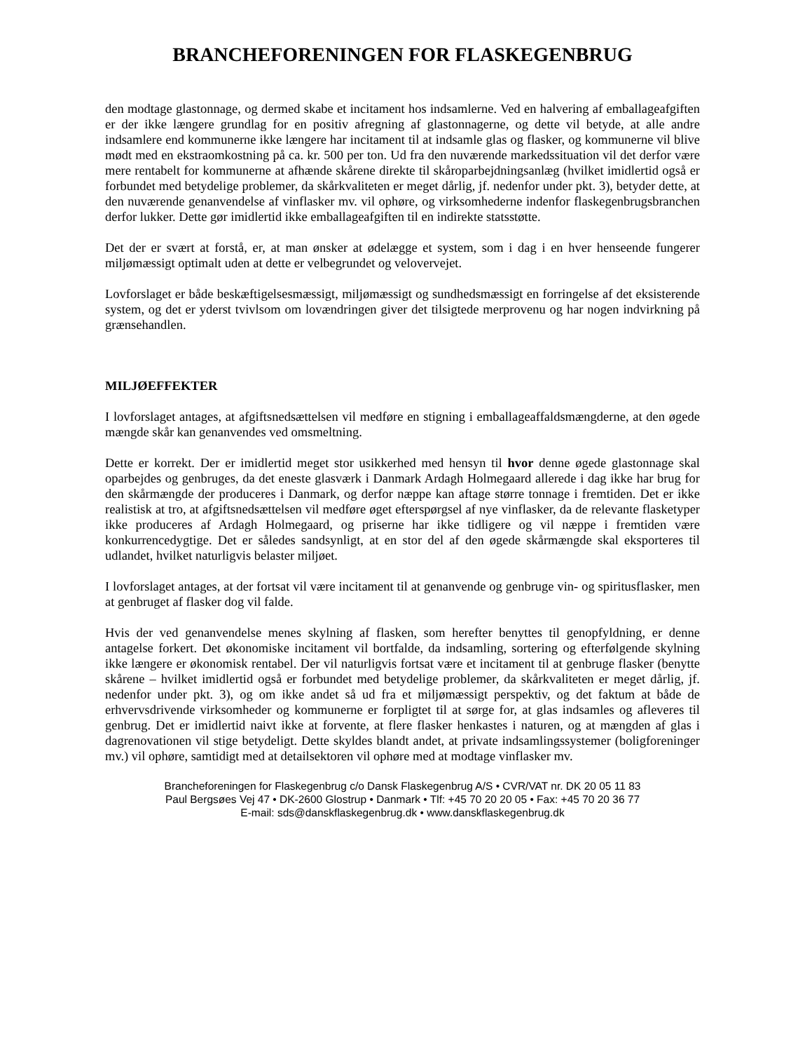BRANCHEFORENINGEN FOR FLASKEGENBRUG
den modtage glastonnage, og dermed skabe et incitament hos indsamlerne. Ved en halvering af emballageafgiften er der ikke længere grundlag for en positiv afregning af glastonnagerne, og dette vil betyde, at alle andre indsamlere end kommunerne ikke længere har incitament til at indsamle glas og flasker, og kommunerne vil blive mødt med en ekstraomkostning på ca. kr. 500 per ton. Ud fra den nuværende markedssituation vil det derfor være mere rentabelt for kommunerne at afhænde skårene direkte til skåroparbejdningsanlæg (hvilket imidlertid også er forbundet med betydelige problemer, da skårkvaliteten er meget dårlig, jf. nedenfor under pkt. 3), betyder dette, at den nuværende genanvendelse af vinflasker mv. vil ophøre, og virksomhederne indenfor flaskegenbrugsbranchen derfor lukker. Dette gør imidlertid ikke emballageafgiften til en indirekte statsstøtte.
Det der er svært at forstå, er, at man ønsker at ødelægge et system, som i dag i en hver henseende fungerer miljømæssigt optimalt uden at dette er velbegrundet og velovervejet.
Lovforslaget er både beskæftigelsesmæssigt, miljømæssigt og sundhedsmæssigt en forringelse af det eksisterende system, og det er yderst tvivlsom om lovændringen giver det tilsigtede merprovenu og har nogen indvirkning på grænsehandlen.
MILJØEFFEKTER
I lovforslaget antages, at afgiftsnedsættelsen vil medføre en stigning i emballageaffaldsmængderne, at den øgede mængde skår kan genanvendes ved omsmeltning.
Dette er korrekt. Der er imidlertid meget stor usikkerhed med hensyn til hvor denne øgede glastonnage skal oparbejdes og genbruges, da det eneste glasværk i Danmark Ardagh Holmegaard allerede i dag ikke har brug for den skårmængde der produceres i Danmark, og derfor næppe kan aftage større tonnage i fremtiden. Det er ikke realistisk at tro, at afgiftsnedsættelsen vil medføre øget efterspørgsel af nye vinflasker, da de relevante flasketyper ikke produceres af Ardagh Holmegaard, og priserne har ikke tidligere og vil næppe i fremtiden være konkurrencedygtige. Det er således sandsynligt, at en stor del af den øgede skårmængde skal eksporteres til udlandet, hvilket naturligvis belaster miljøet.
I lovforslaget antages, at der fortsat vil være incitament til at genanvende og genbruge vin- og spiritusflasker, men at genbruget af flasker dog vil falde.
Hvis der ved genanvendelse menes skylning af flasken, som herefter benyttes til genopfyldning, er denne antagelse forkert. Det økonomiske incitament vil bortfalde, da indsamling, sortering og efterfølgende skylning ikke længere er økonomisk rentabel. Der vil naturligvis fortsat være et incitament til at genbruge flasker (benytte skårene – hvilket imidlertid også er forbundet med betydelige problemer, da skårkvaliteten er meget dårlig, jf. nedenfor under pkt. 3), og om ikke andet så ud fra et miljømæssigt perspektiv, og det faktum at både de erhvervsdrivende virksomheder og kommunerne er forpligtet til at sørge for, at glas indsamles og afleveres til genbrug. Det er imidlertid naivt ikke at forvente, at flere flasker henkastes i naturen, og at mængden af glas i dagrenovationen vil stige betydeligt. Dette skyldes blandt andet, at private indsamlingssystemer (boligforeninger mv.) vil ophøre, samtidigt med at detailsektoren vil ophøre med at modtage vinflasker mv.
Brancheforeningen for Flaskegenbrug c/o Dansk Flaskegenbrug A/S • CVR/VAT nr. DK 20 05 11 83
Paul Bergsøes Vej 47 • DK-2600 Glostrup • Danmark • Tlf: +45 70 20 20 05 • Fax: +45 70 20 36 77
E-mail: sds@danskflaskegenbrug.dk • www.danskflaskegenbrug.dk